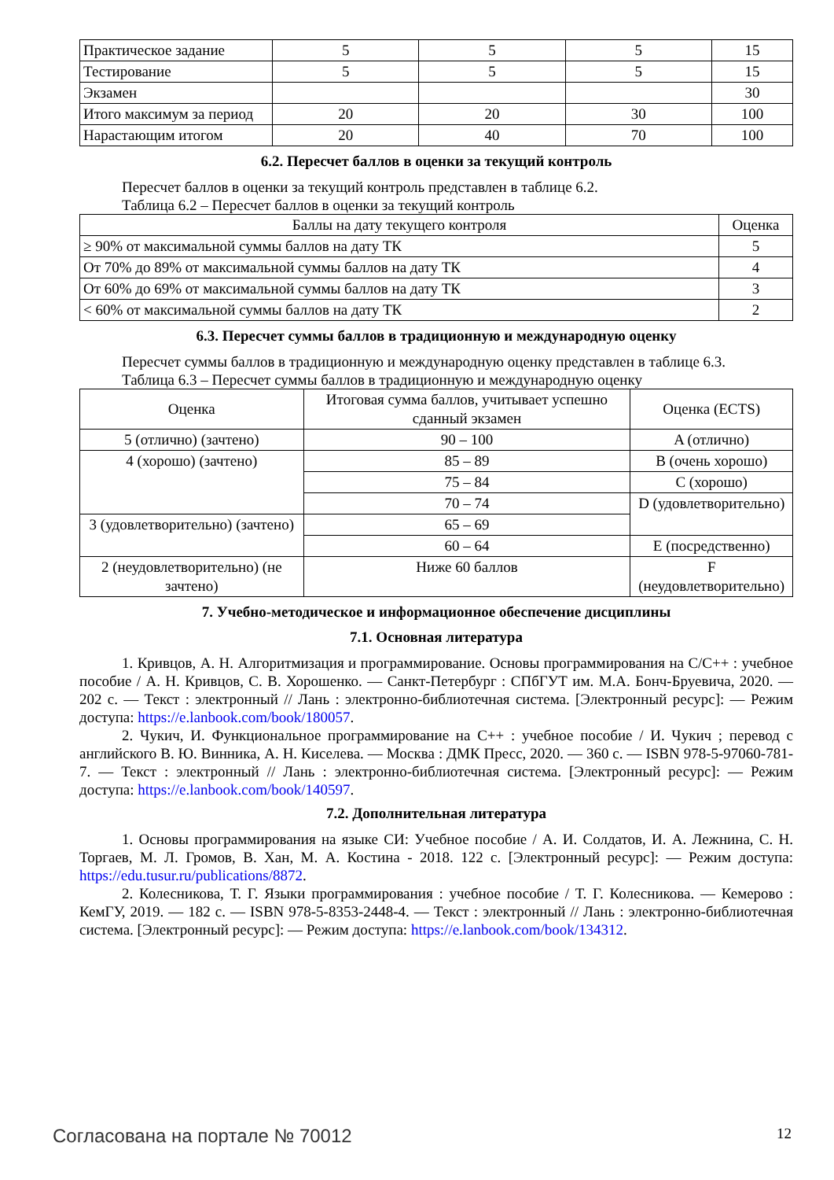| Практическое задание | 5 | 5 | 5 | 15 |
| Тестирование | 5 | 5 | 5 | 15 |
| Экзамен | | | | 30 |
| Итого максимум за период | 20 | 20 | 30 | 100 |
| Нарастающим итогом | 20 | 40 | 70 | 100 |
6.2. Пересчет баллов в оценки за текущий контроль
Пересчет баллов в оценки за текущий контроль представлен в таблице 6.2.
Таблица 6.2 – Пересчет баллов в оценки за текущий контроль
| Баллы на дату текущего контроля | Оценка |
| --- | --- |
| ≥ 90% от максимальной суммы баллов на дату ТК | 5 |
| От 70% до 89% от максимальной суммы баллов на дату ТК | 4 |
| От 60% до 69% от максимальной суммы баллов на дату ТК | 3 |
| < 60% от максимальной суммы баллов на дату ТК | 2 |
6.3. Пересчет суммы баллов в традиционную и международную оценку
Пересчет суммы баллов в традиционную и международную оценку представлен в таблице 6.3.
Таблица 6.3 – Пересчет суммы баллов в традиционную и международную оценку
| Оценка | Итоговая сумма баллов, учитывает успешно сданный экзамен | Оценка (ECTS) |
| --- | --- | --- |
| 5 (отлично) (зачтено) | 90 – 100 | A (отлично) |
| 4 (хорошо) (зачтено) | 85 – 89 | B (очень хорошо) |
| | 75 – 84 | C (хорошо) |
| | 70 – 74 | D (удовлетворительно) |
| 3 (удовлетворительно) (зачтено) | 65 – 69 | |
| | 60 – 64 | E (посредственно) |
| 2 (неудовлетворительно) (не зачтено) | Ниже 60 баллов | F (неудовлетворительно) |
7. Учебно-методическое и информационное обеспечение дисциплины
7.1. Основная литература
1. Кривцов, А. Н. Алгоритмизация и программирование. Основы программирования на C/C++ : учебное пособие / А. Н. Кривцов, С. В. Хорошенко. — Санкт-Петербург : СПбГУТ им. М.А. Бонч-Бруевича, 2020. — 202 с. — Текст : электронный // Лань : электронно-библиотечная система. [Электронный ресурс]: — Режим доступа: https://e.lanbook.com/book/180057.
2. Чукич, И. Функциональное программирование на C++ : учебное пособие / И. Чукич ; перевод с английского В. Ю. Винника, А. Н. Киселева. — Москва : ДМК Пресс, 2020. — 360 с. — ISBN 978-5-97060-781-7. — Текст : электронный // Лань : электронно-библиотечная система. [Электронный ресурс]: — Режим доступа: https://e.lanbook.com/book/140597.
7.2. Дополнительная литература
1. Основы программирования на языке СИ: Учебное пособие / А. И. Солдатов, И. А. Лежнина, С. Н. Торгаев, М. Л. Громов, В. Хан, М. А. Костина - 2018. 122 с. [Электронный ресурс]: — Режим доступа: https://edu.tusur.ru/publications/8872.
2. Колесникова, Т. Г. Языки программирования : учебное пособие / Т. Г. Колесникова. — Кемерово : КемГУ, 2019. — 182 с. — ISBN 978-5-8353-2448-4. — Текст : электронный // Лань : электронно-библиотечная система. [Электронный ресурс]: — Режим доступа: https://e.lanbook.com/book/134312.
Согласована на портале № 70012 12